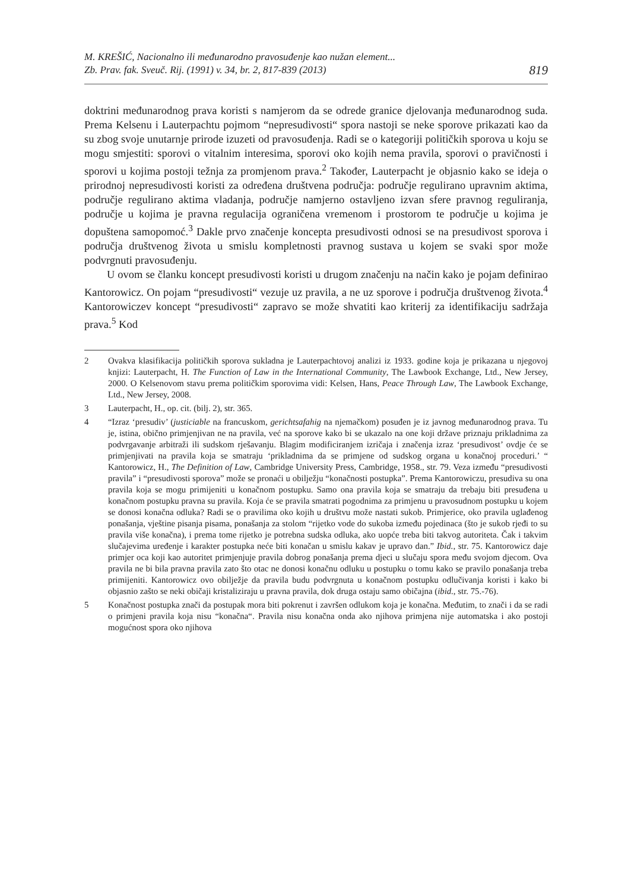M. KREŠIĆ, Nacionalno ili međunarodno pravosuđenje kao nužan element...
Zb. Prav. fak. Sveuč. Rij. (1991) v. 34, br. 2, 817-839 (2013)
819
doktrini međunarodnog prava koristi s namjerom da se odrede granice djelovanja međunarodnog suda. Prema Kelsenu i Lauterpachtu pojmom “nepresudivosti“ spora nastoji se neke sporove prikazati kao da su zbog svoje unutarnje prirode izuzeti od pravosuđenja. Radi se o kategoriji političkih sporova u koju se mogu smjestiti: sporovi o vitalnim interesima, sporovi oko kojih nema pravila, sporovi o pravičnosti i sporovi u kojima postoji težnja za promjenom prava.<sup>2</sup> Također, Lauterpacht je objasnio kako se ideja o prirodnoj nepresudivosti koristi za određena društvena područja: područje regulirano upravnim aktima, područje regulirano aktima vladanja, područje namjerno ostavljeno izvan sfere pravnog reguliranja, područje u kojima je pravna regulacija ograničena vremenom i prostorom te područje u kojima je dopuštena samopomoć.<sup>3</sup> Dakle prvo značenje koncepta presudivosti odnosi se na presudivost sporova i područja društvenog života u smislu kompletnosti pravnog sustava u kojem se svaki spor može podvrgnuti pravosuđenju.
U ovom se članku koncept presudivosti koristi u drugom značenju na način kako je pojam definirao Kantorowicz. On pojam “presudivosti“ vezuje uz pravila, a ne uz sporove i područja društvenog života.<sup>4</sup> Kantorowiczev koncept “presudivosti“ zapravo se može shvatiti kao kriterij za identifikaciju sadržaja prava.<sup>5</sup> Kod
2 Ovakva klasifikacija političkih sporova sukladna je Lauterpachtovoj analizi iz 1933. godine koja je prikazana u njegovoj knjizi: Lauterpacht, H. The Function of Law in the International Community, The Lawbook Exchange, Ltd., New Jersey, 2000. O Kelsenovom stavu prema političkim sporovima vidi: Kelsen, Hans, Peace Through Law, The Lawbook Exchange, Ltd., New Jersey, 2008.
3 Lauterpacht, H., op. cit. (bilj. 2), str. 365.
4 “Izraz ‘presudiv’ (justiciable na francuskom, gerichtsafahig na njemačkom) posuđen je iz javnog međunarodnog prava. Tu je, istina, obično primjenjivan ne na pravila, već na sporove kako bi se ukazalo na one koji države priznaju prikladnima za podvrgavanje arbitraži ili sudskom rješavanju. Blagim modificiranjem izričaja i značenja izraz ‘presudivost’ ovdje će se primjenjivati na pravila koja se smatraju ‘prikladnima da se primjene od sudskog organa u konačnoj proceduri.’ “ Kantorowicz, H., The Definition of Law, Cambridge University Press, Cambridge, 1958., str. 79. Veza između “presudivosti pravila” i “presudivosti sporova” može se pronaći u obilježju “konačnosti postupka”. Prema Kantorowiczu, presudiva su ona pravila koja se mogu primijeniti u konačnom postupku. Samo ona pravila koja se smatraju da trebaju biti presuđena u konačnom postupku pravna su pravila. Koja će se pravila smatrati pogodnima za primjenu u pravosudnom postupku u kojem se donosi konačna odluka? Radi se o pravilima oko kojih u društvu može nastati sukob. Primjerice, oko pravila uglađenog ponašanja, vještine pisanja pisama, ponašanja za stolom “rijetko vode do sukoba između pojedinaca (što je sukob rjeđi to su pravila više konačna), i prema tome rijetko je potrebna sudska odluka, ako uopće treba biti takvog autoriteta. Čak i takvim slučajevima uređenje i karakter postupka neće biti konačan u smislu kakav je upravo dan.” Ibid., str. 75. Kantorowicz daje primjer oca koji kao autoritet primjenjuje pravila dobrog ponašanja prema djeci u slučaju spora među svojom djecom. Ova pravila ne bi bila pravna pravila zato što otac ne donosi konačnu odluku u postupku o tomu kako se pravilo ponašanja treba primijeniti. Kantorowicz ovo obilježje da pravila budu podvrgnuta u konačnom postupku odlučivanja koristi i kako bi objasnio zašto se neki običaji kristaliziraju u pravna pravila, dok druga ostaju samo običajna (ibid., str. 75.-76).
5 Konačnost postupka znači da postupak mora biti pokrenut i završen odlukom koja je konačna. Međutim, to znači i da se radi o primjeni pravila koja nisu “konačna“. Pravila nisu konačna onda ako njihova primjena nije automatska i ako postoji mogućnost spora oko njihova